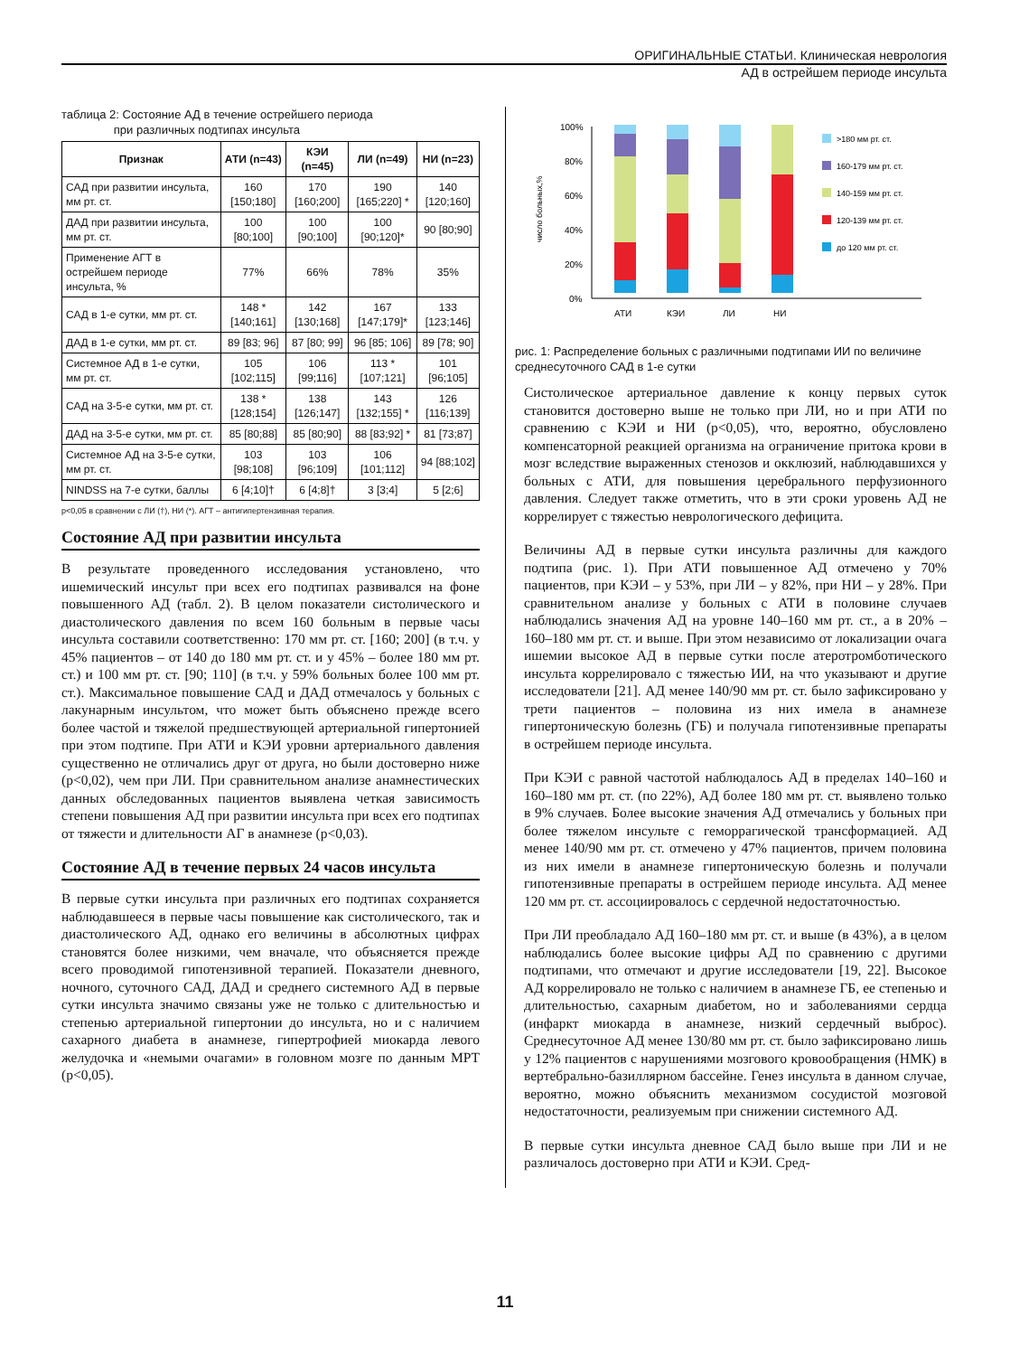ОРИГИНАЛЬНЫЕ СТАТЬИ. Клиническая неврология
АД в острейшем периоде инсульта
таблица 2: Состояние АД в течение острейшего периода
при различных подтипах инсульта
| Признак | АТИ (n=43) | КЭИ (n=45) | ЛИ (n=49) | НИ (n=23) |
| --- | --- | --- | --- | --- |
| САД при развитии инсульта, мм рт. ст. | 160 [150;180] | 170 [160;200] | 190 [165;220] * | 140 [120;160] |
| ДАД при развитии инсульта, мм рт. ст. | 100 [80;100] | 100 [90;100] | 100 [90;120]* | 90 [80;90] |
| Применение АГТ в острейшем периоде инсульта, % | 77% | 66% | 78% | 35% |
| САД в 1-е сутки, мм рт. ст. | 148 * [140;161] | 142 [130;168] | 167 [147;179]* | 133 [123;146] |
| ДАД в 1-е сутки, мм рт. ст. | 89 [83; 96] | 87 [80; 99] | 96 [85; 106] | 89 [78; 90] |
| Системное АД в 1-е сутки, мм рт. ст. | 105 [102;115] | 106 [99;116] | 113 * [107;121] | 101 [96;105] |
| САД на 3-5-е сутки, мм рт. ст. | 138 * [128;154] | 138 [126;147] | 143 [132;155] * | 126 [116;139] |
| ДАД на 3-5-е сутки, мм рт. ст. | 85 [80;88] | 85 [80;90] | 88 [83;92] * | 81 [73;87] |
| Системное АД на 3-5-е сутки, мм рт. ст. | 103 [98;108] | 103 [96;109] | 106 [101;112] | 94 [88;102] |
| NINDSS на 7-е сутки, баллы | 6 [4;10]† | 6 [4;8]† | 3 [3;4] | 5 [2;6] |
p<0,05 в сравнении с ЛИ (†), НИ (*). АГТ – антигипертензивная терапия.
Состояние АД при развитии инсульта
В результате проведенного исследования установлено, что ишемический инсульт при всех его подтипах развивался на фоне повышенного АД (табл. 2). В целом показатели систолического и диастолического давления по всем 160 больным в первые часы инсульта составили соответственно: 170 мм рт. ст. [160; 200] (в т.ч. у 45% пациентов – от 140 до 180 мм рт. ст. и у 45% – более 180 мм рт. ст.) и 100 мм рт. ст. [90; 110] (в т.ч. у 59% больных более 100 мм рт. ст.). Максимальное повышение САД и ДАД отмечалось у больных с лакунарным инсультом, что может быть объяснено прежде всего более частой и тяжелой предшествующей артериальной гипертонией при этом подтипе. При АТИ и КЭИ уровни артериального давления существенно не отличались друг от друга, но были достоверно ниже (p<0,02), чем при ЛИ. При сравнительном анализе анамнестических данных обследованных пациентов выявлена четкая зависимость степени повышения АД при развитии инсульта при всех его подтипах от тяжести и длительности АГ в анамнезе (p<0,03).
Состояние АД в течение первых 24 часов инсульта
В первые сутки инсульта при различных его подтипах сохраняется наблюдавшееся в первые часы повышение как систолического, так и диастолического АД, однако его величины в абсолютных цифрах становятся более низкими, чем вначале, что объясняется прежде всего проводимой гипотензивной терапией. Показатели дневного, ночного, суточного САД, ДАД и среднего системного АД в первые сутки инсульта значимо связаны уже не только с длительностью и степенью артериальной гипертонии до инсульта, но и с наличием сахарного диабета в анамнезе, гипертрофией миокарда левого желудочка и «немыми очагами» в головном мозге по данным МРТ (p<0,05).
число больных,%
100%
80%
60%
40%
20%
0%
АТИ
КЭИ
ЛИ
НИ
>180 мм рт. ст.
160-179 мм рт. ст.
140-159 мм рт. ст.
120-139 мм рт. ст.
до 120 мм рт. ст.
рис. 1: Распределение больных с различными подтипами ИИ по величине среднесуточного САД в 1-е сутки
Систолическое артериальное давление к концу первых суток становится достоверно выше не только при ЛИ, но и при АТИ по сравнению с КЭИ и НИ (p<0,05), что, вероятно, обусловлено компенсаторной реакцией организма на ограничение притока крови в мозг вследствие выраженных стенозов и окклюзий, наблюдавшихся у больных с АТИ, для повышения церебрального перфузионного давления. Следует также отметить, что в эти сроки уровень АД не коррелирует с тяжестью неврологического дефицита.
Величины АД в первые сутки инсульта различны для каждого подтипа (рис. 1). При АТИ повышенное АД отмечено у 70% пациентов, при КЭИ – у 53%, при ЛИ – у 82%, при НИ – у 28%. При сравнительном анализе у больных с АТИ в половине случаев наблюдались значения АД на уровне 140–160 мм рт. ст., а в 20% – 160–180 мм рт. ст. и выше. При этом независимо от локализации очага ишемии высокое АД в первые сутки после атеротромботического инсульта коррелировало с тяжестью ИИ, на что указывают и другие исследователи [21]. АД менее 140/90 мм рт. ст. было зафиксировано у трети пациентов – половина из них имела в анамнезе гипертоническую болезнь (ГБ) и получала гипотензивные препараты в острейшем периоде инсульта.
При КЭИ с равной частотой наблюдалось АД в пределах 140–160 и 160–180 мм рт. ст. (по 22%), АД более 180 мм рт. ст. выявлено только в 9% случаев. Более высокие значения АД отмечались у больных при более тяжелом инсульте с геморрагической трансформацией. АД менее 140/90 мм рт. ст. отмечено у 47% пациентов, причем половина из них имели в анамнезе гипертоническую болезнь и получали гипотензивные препараты в острейшем периоде инсульта. АД менее 120 мм рт. ст. ассоциировалось с сердечной недостаточностью.
При ЛИ преобладало АД 160–180 мм рт. ст. и выше (в 43%), а в целом наблюдались более высокие цифры АД по сравнению с другими подтипами, что отмечают и другие исследователи [19, 22]. Высокое АД коррелировало не только с наличием в анамнезе ГБ, ее степенью и длительностью, сахарным диабетом, но и заболеваниями сердца (инфаркт миокарда в анамнезе, низкий сердечный выброс). Среднесуточное АД менее 130/80 мм рт. ст. было зафиксировано лишь у 12% пациентов с нарушениями мозгового кровообращения (НМК) в вертебрально-базиллярном бассейне. Генез инсульта в данном случае, вероятно, можно объяснить механизмом сосудистой мозговой недостаточности, реализуемым при снижении системного АД.
В первые сутки инсульта дневное САД было выше при ЛИ и не различалось достоверно при АТИ и КЭИ. Сред-
11